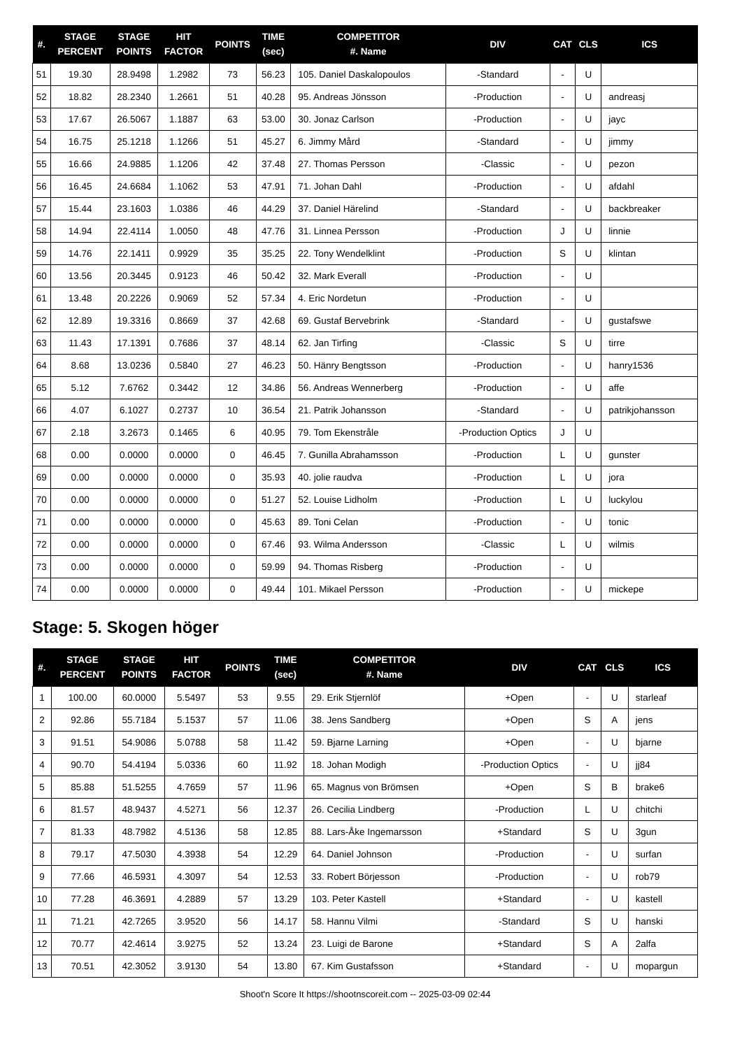| #. | STAGE PERCENT | STAGE POINTS | HIT FACTOR | POINTS | TIME (sec) | COMPETITOR #. Name | DIV | CAT | CLS | ICS |
| --- | --- | --- | --- | --- | --- | --- | --- | --- | --- | --- |
| 51 | 19.30 | 28.9498 | 1.2982 | 73 | 56.23 | 105. Daniel Daskalopoulos | -Standard | - | U | |
| 52 | 18.82 | 28.2340 | 1.2661 | 51 | 40.28 | 95. Andreas Jönsson | -Production | - | U | andreasj |
| 53 | 17.67 | 26.5067 | 1.1887 | 63 | 53.00 | 30. Jonaz Carlson | -Production | - | U | jayc |
| 54 | 16.75 | 25.1218 | 1.1266 | 51 | 45.27 | 6. Jimmy Mård | -Standard | - | U | jimmy |
| 55 | 16.66 | 24.9885 | 1.1206 | 42 | 37.48 | 27. Thomas Persson | -Classic | - | U | pezon |
| 56 | 16.45 | 24.6684 | 1.1062 | 53 | 47.91 | 71. Johan Dahl | -Production | - | U | afdahl |
| 57 | 15.44 | 23.1603 | 1.0386 | 46 | 44.29 | 37. Daniel Härelind | -Standard | - | U | backbreaker |
| 58 | 14.94 | 22.4114 | 1.0050 | 48 | 47.76 | 31. Linnea Persson | -Production | J | U | linnie |
| 59 | 14.76 | 22.1411 | 0.9929 | 35 | 35.25 | 22. Tony Wendelklint | -Production | S | U | klintan |
| 60 | 13.56 | 20.3445 | 0.9123 | 46 | 50.42 | 32. Mark Everall | -Production | - | U | |
| 61 | 13.48 | 20.2226 | 0.9069 | 52 | 57.34 | 4. Eric Nordetun | -Production | - | U | |
| 62 | 12.89 | 19.3316 | 0.8669 | 37 | 42.68 | 69. Gustaf Bervebrink | -Standard | - | U | gustafswe |
| 63 | 11.43 | 17.1391 | 0.7686 | 37 | 48.14 | 62. Jan Tirfing | -Classic | S | U | tirre |
| 64 | 8.68 | 13.0236 | 0.5840 | 27 | 46.23 | 50. Hänry Bengtsson | -Production | - | U | hanry1536 |
| 65 | 5.12 | 7.6762 | 0.3442 | 12 | 34.86 | 56. Andreas Wennerberg | -Production | - | U | affe |
| 66 | 4.07 | 6.1027 | 0.2737 | 10 | 36.54 | 21. Patrik Johansson | -Standard | - | U | patrikjohansson |
| 67 | 2.18 | 3.2673 | 0.1465 | 6 | 40.95 | 79. Tom Ekenstråle | -Production Optics | J | U | |
| 68 | 0.00 | 0.0000 | 0.0000 | 0 | 46.45 | 7. Gunilla Abrahamsson | -Production | L | U | gunster |
| 69 | 0.00 | 0.0000 | 0.0000 | 0 | 35.93 | 40. jolie raudva | -Production | L | U | jora |
| 70 | 0.00 | 0.0000 | 0.0000 | 0 | 51.27 | 52. Louise Lidholm | -Production | L | U | luckylou |
| 71 | 0.00 | 0.0000 | 0.0000 | 0 | 45.63 | 89. Toni Celan | -Production | - | U | tonic |
| 72 | 0.00 | 0.0000 | 0.0000 | 0 | 67.46 | 93. Wilma Andersson | -Classic | L | U | wilmis |
| 73 | 0.00 | 0.0000 | 0.0000 | 0 | 59.99 | 94. Thomas Risberg | -Production | - | U | |
| 74 | 0.00 | 0.0000 | 0.0000 | 0 | 49.44 | 101. Mikael Persson | -Production | - | U | mickepe |
Stage: 5. Skogen höger
| #. | STAGE PERCENT | STAGE POINTS | HIT FACTOR | POINTS | TIME (sec) | COMPETITOR #. Name | DIV | CAT | CLS | ICS |
| --- | --- | --- | --- | --- | --- | --- | --- | --- | --- | --- |
| 1 | 100.00 | 60.0000 | 5.5497 | 53 | 9.55 | 29. Erik Stjernlöf | +Open | - | U | starleaf |
| 2 | 92.86 | 55.7184 | 5.1537 | 57 | 11.06 | 38. Jens Sandberg | +Open | S | A | jens |
| 3 | 91.51 | 54.9086 | 5.0788 | 58 | 11.42 | 59. Bjarne Larning | +Open | - | U | bjarne |
| 4 | 90.70 | 54.4194 | 5.0336 | 60 | 11.92 | 18. Johan Modigh | -Production Optics | - | U | jj84 |
| 5 | 85.88 | 51.5255 | 4.7659 | 57 | 11.96 | 65. Magnus von Brömsen | +Open | S | B | brake6 |
| 6 | 81.57 | 48.9437 | 4.5271 | 56 | 12.37 | 26. Cecilia Lindberg | -Production | L | U | chitchi |
| 7 | 81.33 | 48.7982 | 4.5136 | 58 | 12.85 | 88. Lars-Åke Ingemarsson | +Standard | S | U | 3gun |
| 8 | 79.17 | 47.5030 | 4.3938 | 54 | 12.29 | 64. Daniel Johnson | -Production | - | U | surfan |
| 9 | 77.66 | 46.5931 | 4.3097 | 54 | 12.53 | 33. Robert Börjesson | -Production | - | U | rob79 |
| 10 | 77.28 | 46.3691 | 4.2889 | 57 | 13.29 | 103. Peter Kastell | +Standard | - | U | kastell |
| 11 | 71.21 | 42.7265 | 3.9520 | 56 | 14.17 | 58. Hannu Vilmi | -Standard | S | U | hanski |
| 12 | 70.77 | 42.4614 | 3.9275 | 52 | 13.24 | 23. Luigi de Barone | +Standard | S | A | 2alfa |
| 13 | 70.51 | 42.3052 | 3.9130 | 54 | 13.80 | 67. Kim Gustafsson | +Standard | - | U | mopargun |
Shoot'n Score It https://shootnscoreit.com -- 2025-03-09 02:44